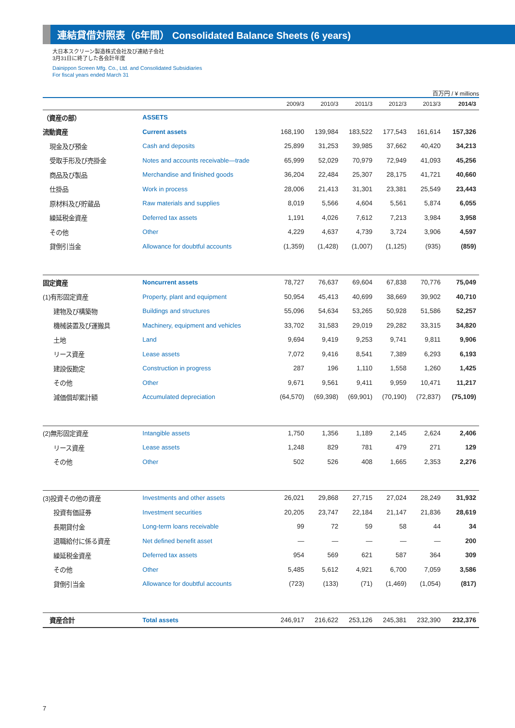連結貸借対照表（6年間） Consolidated Balance Sheets (6 years)
大日本スクリーン製造株式会社及び連結子会社
3月31日に終了した各会計年度
Dainippon Screen Mfg. Co., Ltd. and Consolidated Subsidiaries
For fiscal years ended March 31
百万円 / ¥ millions
| | | 2009/3 | 2010/3 | 2011/3 | 2012/3 | 2013/3 | 2014/3 |
| --- | --- | --- | --- | --- | --- | --- | --- |
| （資産の部） | ASSETS | | | | | | |
| 流動資産 | Current assets | 168,190 | 139,984 | 183,522 | 177,543 | 161,614 | 157,326 |
| 現金及び預金 | Cash and deposits | 25,899 | 31,253 | 39,985 | 37,662 | 40,420 | 34,213 |
| 受取手形及び売掛金 | Notes and accounts receivable—trade | 65,999 | 52,029 | 70,979 | 72,949 | 41,093 | 45,256 |
| 商品及び製品 | Merchandise and finished goods | 36,204 | 22,484 | 25,307 | 28,175 | 41,721 | 40,660 |
| 仕掛品 | Work in process | 28,006 | 21,413 | 31,301 | 23,381 | 25,549 | 23,443 |
| 原材料及び貯蔵品 | Raw materials and supplies | 8,019 | 5,566 | 4,604 | 5,561 | 5,874 | 6,055 |
| 繰延税金資産 | Deferred tax assets | 1,191 | 4,026 | 7,612 | 7,213 | 3,984 | 3,958 |
| その他 | Other | 4,229 | 4,637 | 4,739 | 3,724 | 3,906 | 4,597 |
| 貸倒引当金 | Allowance for doubtful accounts | (1,359) | (1,428) | (1,007) | (1,125) | (935) | (859) |
| 固定資産 | Noncurrent assets | 78,727 | 76,637 | 69,604 | 67,838 | 70,776 | 75,049 |
| (1)有形固定資産 | Property, plant and equipment | 50,954 | 45,413 | 40,699 | 38,669 | 39,902 | 40,710 |
| 建物及び構築物 | Buildings and structures | 55,096 | 54,634 | 53,265 | 50,928 | 51,586 | 52,257 |
| 機械装置及び運搬具 | Machinery, equipment and vehicles | 33,702 | 31,583 | 29,019 | 29,282 | 33,315 | 34,820 |
| 土地 | Land | 9,694 | 9,419 | 9,253 | 9,741 | 9,811 | 9,906 |
| リース資産 | Lease assets | 7,072 | 9,416 | 8,541 | 7,389 | 6,293 | 6,193 |
| 建設仮勘定 | Construction in progress | 287 | 196 | 1,110 | 1,558 | 1,260 | 1,425 |
| その他 | Other | 9,671 | 9,561 | 9,411 | 9,959 | 10,471 | 11,217 |
| 減価償却累計額 | Accumulated depreciation | (64,570) | (69,398) | (69,901) | (70,190) | (72,837) | (75,109) |
| (2)無形固定資産 | Intangible assets | 1,750 | 1,356 | 1,189 | 2,145 | 2,624 | 2,406 |
| リース資産 | Lease assets | 1,248 | 829 | 781 | 479 | 271 | 129 |
| その他 | Other | 502 | 526 | 408 | 1,665 | 2,353 | 2,276 |
| (3)投資その他の資産 | Investments and other assets | 26,021 | 29,868 | 27,715 | 27,024 | 28,249 | 31,932 |
| 投資有価証券 | Investment securities | 20,205 | 23,747 | 22,184 | 21,147 | 21,836 | 28,619 |
| 長期貸付金 | Long-term loans receivable | 99 | 72 | 59 | 58 | 44 | 34 |
| 退職給付に係る資産 | Net defined benefit asset | — | — | — | — | — | 200 |
| 繰延税金資産 | Deferred tax assets | 954 | 569 | 621 | 587 | 364 | 309 |
| その他 | Other | 5,485 | 5,612 | 4,921 | 6,700 | 7,059 | 3,586 |
| 貸倒引当金 | Allowance for doubtful accounts | (723) | (133) | (71) | (1,469) | (1,054) | (817) |
| 資産合計 | Total assets | 246,917 | 216,622 | 253,126 | 245,381 | 232,390 | 232,376 |
7